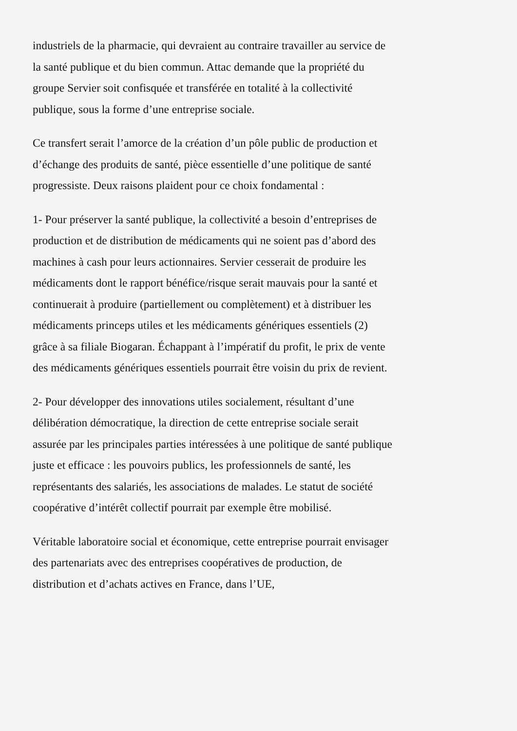industriels de la pharmacie, qui devraient au contraire travailler au service de la santé publique et du bien commun. Attac demande que la propriété du groupe Servier soit confisquée et transférée en totalité à la collectivité publique, sous la forme d’une entreprise sociale.
Ce transfert serait l’amorce de la création d’un pôle public de production et d’échange des produits de santé, pièce essentielle d’une politique de santé progressiste. Deux raisons plaident pour ce choix fondamental :
1- Pour préserver la santé publique, la collectivité a besoin d’entreprises de production et de distribution de médicaments qui ne soient pas d’abord des machines à cash pour leurs actionnaires. Servier cesserait de produire les médicaments dont le rapport bénéfice/risque serait mauvais pour la santé et continuerait à produire (partiellement ou complètement) et à distribuer les médicaments princeps utiles et les médicaments génériques essentiels (2) grâce à sa filiale Biogaran. Échappant à l’impératif du profit, le prix de vente des médicaments génériques essentiels pourrait être voisin du prix de revient.
2- Pour développer des innovations utiles socialement, résultant d’une délibération démocratique, la direction de cette entreprise sociale serait assurée par les principales parties intéressées à une politique de santé publique juste et efficace : les pouvoirs publics, les professionnels de santé, les représentants des salariés, les associations de malades. Le statut de société coopérative d’intérêt collectif pourrait par exemple être mobilisé.
Véritable laboratoire social et économique, cette entreprise pourrait envisager des partenariats avec des entreprises coopératives de production, de distribution et d’achats actives en France, dans l’UE,